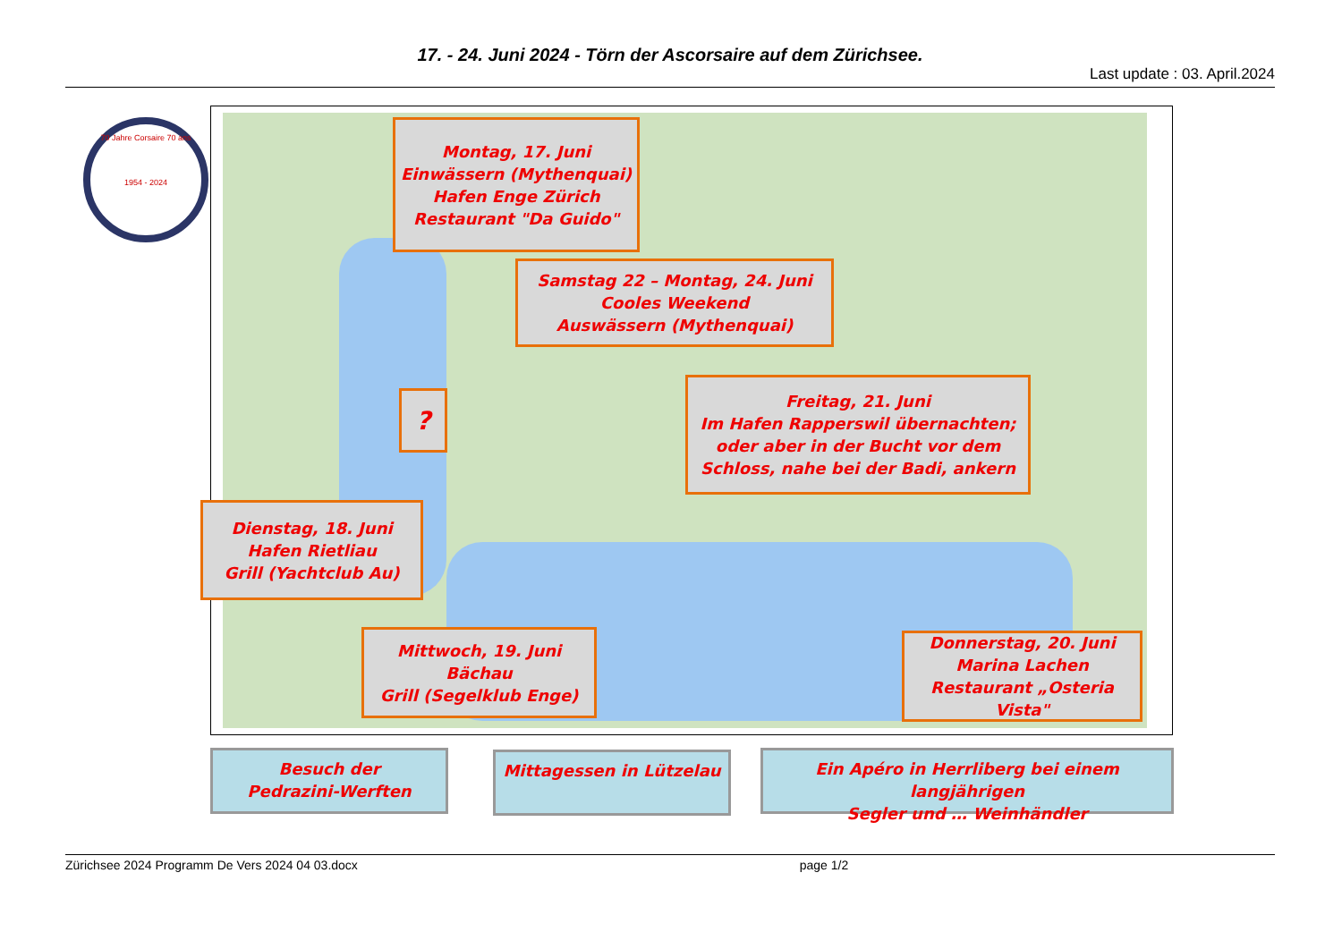17. - 24. Juni 2024 - Törn der Ascorsaire auf dem Zürichsee.
Last update : 03. April.2024
70 Jahre Corsaire 70 ans
1954 - 2024
Montag, 17. Juni
Einwässern (Mythenquai)
Hafen Enge Zürich
Restaurant "Da Guido"
Samstag 22 – Montag, 24. Juni
Cooles Weekend
Auswässern (Mythenquai)
?
Freitag, 21. Juni
Im Hafen Rapperswil übernachten; oder aber in der Bucht vor dem Schloss, nahe bei der Badi, ankern
Dienstag, 18. Juni
Hafen Rietliau
Grill (Yachtclub Au)
Mittwoch, 19. Juni
Bächau
Grill (Segelklub Enge)
Donnerstag, 20. Juni
Marina Lachen
Restaurant „Osteria Vista"
Besuch der
Pedrazini-Werften
Mittagessen in Lützelau
Ein Apéro in Herrliberg bei einem langjährigen
Segler und … Weinhändler
Zürichsee 2024 Programm De Vers 2024 04 03.docx page 1/2